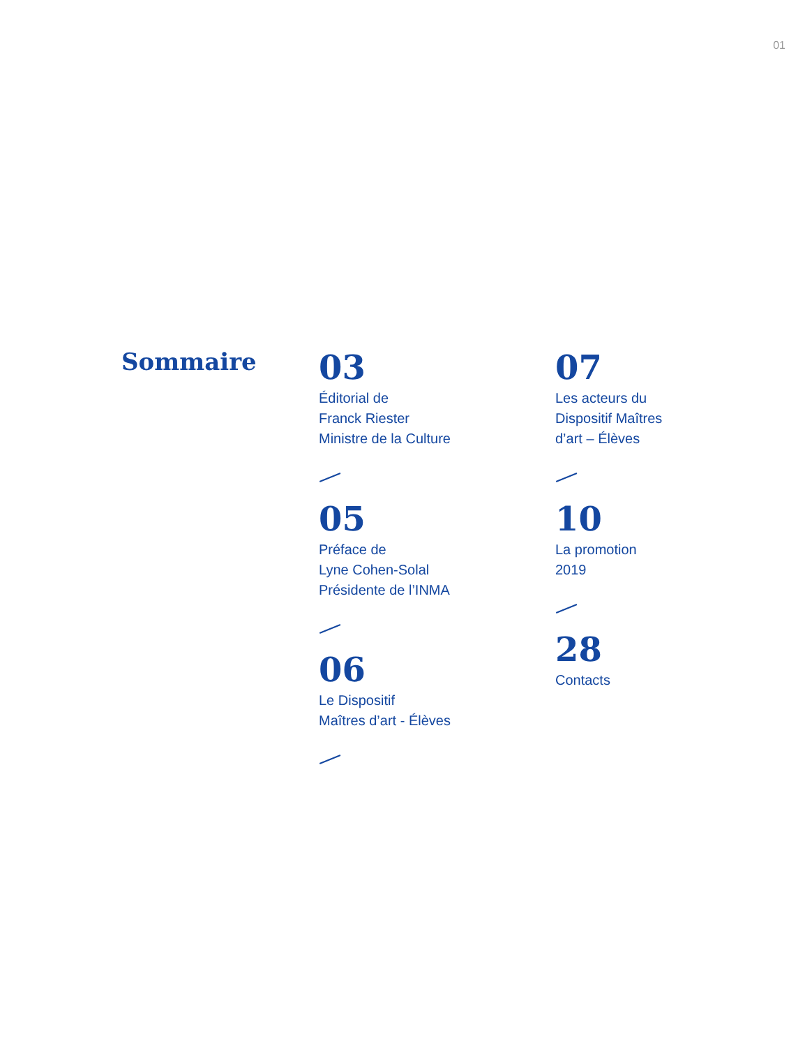01
Sommaire
03
Éditorial de
Franck Riester
Ministre de la Culture
05
Préface de
Lyne Cohen-Solal
Présidente de l’INMA
06
Le Dispositif
Maîtres d’art - Élèves
07
Les acteurs du
Dispositif Maîtres
d’art – Élèves
10
La promotion
2019
28
Contacts